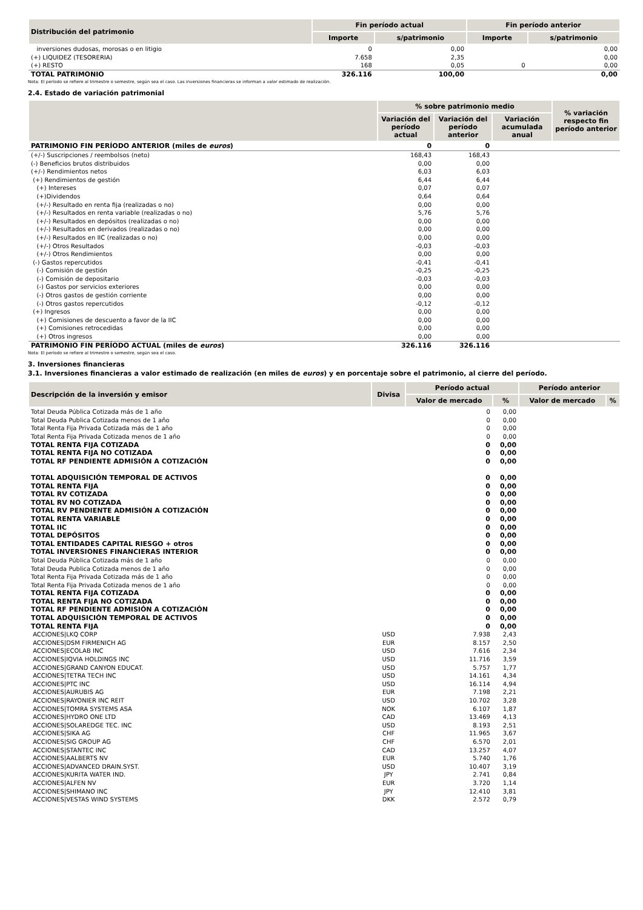| Distribución del patrimonio | Fin período actual | | Fin período anterior | |
| --- | --- | --- | --- | --- |
| | Importe | s/patrimonio | Importe | s/patrimonio |
| inversiones dudosas, morosas o en litigio | 0 | 0,00 | | 0,00 |
| (+) LIQUIDEZ (TESORERIA) | 7.658 | 2,35 | | 0,00 |
| (+) RESTO | 168 | 0,05 | 0 | 0,00 |
| TOTAL PATRIMONIO | 326.116 | 100,00 | | 0,00 |
Nota: El período se refiere al trimestre o semestre, según sea el caso. Las inversiones financieras se informan a valor estimado de realización.
2.4. Estado de variación patrimonial
| | % sobre patrimonio medio | | | % variación respecto fin período anterior |
| --- | --- | --- | --- | --- |
| | Variación del período actual | Variación del período anterior | Variación acumulada anual | |
| PATRIMONIO FIN PERÍODO ANTERIOR (miles de euros ) | 0 | 0 | | |
| (+/-) Suscripciones / reembolsos (neto) | 168,43 | 168,43 | | |
| (-) Beneficios brutos distribuidos | 0,00 | 0,00 | | |
| (+/-) Rendimientos netos | 6,03 | 6,03 | | |
| (+) Rendimientos de gestión | 6,44 | 6,44 | | |
| (+) Intereses | 0,07 | 0,07 | | |
| (+)Dividendos | 0,64 | 0,64 | | |
| (+/-) Resultado en renta fija (realizadas o no) | 0,00 | 0,00 | | |
| (+/-) Resultados en renta variable (realizadas o no) | 5,76 | 5,76 | | |
| (+/-) Resultados en depósitos (realizadas o no) | 0,00 | 0,00 | | |
| (+/-) Resultados en derivados (realizadas o no) | 0,00 | 0,00 | | |
| (+/-) Resultados en IIC (realizadas o no) | 0,00 | 0,00 | | |
| (+/-) Otros Resultados | -0,03 | -0,03 | | |
| (+/-) Otros Rendimientos | 0,00 | 0,00 | | |
| (-) Gastos repercutidos | -0,41 | -0,41 | | |
| (-) Comisión de gestión | -0,25 | -0,25 | | |
| (-) Comisión de depositario | -0,03 | -0,03 | | |
| (-) Gastos por servicios exteriores | 0,00 | 0,00 | | |
| (-) Otros gastos de gestión corriente | 0,00 | 0,00 | | |
| (-) Otros gastos repercutidos | -0,12 | -0,12 | | |
| (+) Ingresos | 0,00 | 0,00 | | |
| (+) Comisiones de descuento a favor de la IIC | 0,00 | 0,00 | | |
| (+) Comisiones retrocedidas | 0,00 | 0,00 | | |
| (+) Otros ingresos | 0,00 | 0,00 | | |
| PATRIMONIO FIN PERÍODO ACTUAL (miles de euros ) | 326.116 | 326.116 | | |
Nota: El período se refiere al trimestre o semestre, según sea el caso.
3. Inversiones financieras
3.1. Inversiones financieras a valor estimado de realización (en miles de euros) y en porcentaje sobre el patrimonio, al cierre del período.
| Descripción de la inversión y emisor | Divisa | Período actual | | Período anterior | |
| --- | --- | --- | --- | --- | --- |
| | | Valor de mercado | % | Valor de mercado | % |
| Total Deuda Pública Cotizada más de 1 año | | 0 | 0,00 | | |
| Total Deuda Publica Cotizada menos de 1 año | | 0 | 0,00 | | |
| Total Renta Fija Privada Cotizada más de 1 año | | 0 | 0,00 | | |
| Total Renta Fija Privada Cotizada menos de 1 año | | 0 | 0,00 | | |
| TOTAL RENTA FIJA COTIZADA | | 0 | 0,00 | | |
| TOTAL RENTA FIJA NO COTIZADA | | 0 | 0,00 | | |
| TOTAL RF PENDIENTE ADMISIÓN A COTIZACIÓN | | 0 | 0,00 | | |
| TOTAL ADQUISICIÓN TEMPORAL DE ACTIVOS | | 0 | 0,00 | | |
| TOTAL RENTA FIJA | | 0 | 0,00 | | |
| TOTAL RV COTIZADA | | 0 | 0,00 | | |
| TOTAL RV NO COTIZADA | | 0 | 0,00 | | |
| TOTAL RV PENDIENTE ADMISIÓN A COTIZACIÓN | | 0 | 0,00 | | |
| TOTAL RENTA VARIABLE | | 0 | 0,00 | | |
| TOTAL IIC | | 0 | 0,00 | | |
| TOTAL DEPÓSITOS | | 0 | 0,00 | | |
| TOTAL ENTIDADES CAPITAL RIESGO + otros | | 0 | 0,00 | | |
| TOTAL INVERSIONES FINANCIERAS INTERIOR | | 0 | 0,00 | | |
| Total Deuda Pública Cotizada más de 1 año | | 0 | 0,00 | | |
| Total Deuda Publica Cotizada menos de 1 año | | 0 | 0,00 | | |
| Total Renta Fija Privada Cotizada más de 1 año | | 0 | 0,00 | | |
| Total Renta Fija Privada Cotizada menos de 1 año | | 0 | 0,00 | | |
| TOTAL RENTA FIJA COTIZADA | | 0 | 0,00 | | |
| TOTAL RENTA FIJA NO COTIZADA | | 0 | 0,00 | | |
| TOTAL RF PENDIENTE ADMISIÓN A COTIZACIÓN | | 0 | 0,00 | | |
| TOTAL ADQUISICIÓN TEMPORAL DE ACTIVOS | | 0 | 0,00 | | |
| TOTAL RENTA FIJA | | 0 | 0,00 | | |
| ACCIONES/LKQ CORP | USD | 7.938 | 2,43 | | |
| ACCIONES/DSM FIRMENICH AG | EUR | 8.157 | 2,50 | | |
| ACCIONES/ECOLAB INC | USD | 7.616 | 2,34 | | |
| ACCIONES/IQVIA HOLDINGS INC | USD | 11.716 | 3,59 | | |
| ACCIONES/GRAND CANYON EDUCAT. | USD | 5.757 | 1,77 | | |
| ACCIONES/TETRA TECH INC | USD | 14.161 | 4,34 | | |
| ACCIONES/PTC INC | USD | 16.114 | 4,94 | | |
| ACCIONES/AURUBIS AG | EUR | 7.198 | 2,21 | | |
| ACCIONES/RAYONIER INC REIT | USD | 10.702 | 3,28 | | |
| ACCIONES/TOMRA SYSTEMS ASA | NOK | 6.107 | 1,87 | | |
| ACCIONES/HYDRO ONE LTD | CAD | 13.469 | 4,13 | | |
| ACCIONES/SOLAREDGE TEC. INC | USD | 8.193 | 2,51 | | |
| ACCIONES/SIKA AG | CHF | 11.965 | 3,67 | | |
| ACCIONES/SIG GROUP AG | CHF | 6.570 | 2,01 | | |
| ACCIONES/STANTEC INC | CAD | 13.257 | 4,07 | | |
| ACCIONES/AALBERTS NV | EUR | 5.740 | 1,76 | | |
| ACCIONES/ADVANCED DRAIN.SYST. | USD | 10.407 | 3,19 | | |
| ACCIONES/KURITA WATER IND. | JPY | 2.741 | 0,84 | | |
| ACCIONES/ALFEN NV | EUR | 3.720 | 1,14 | | |
| ACCIONES/SHIMANO INC | JPY | 12.410 | 3,81 | | |
| ACCIONES/VESTAS WIND SYSTEMS | DKK | 2.572 | 0,79 | | |